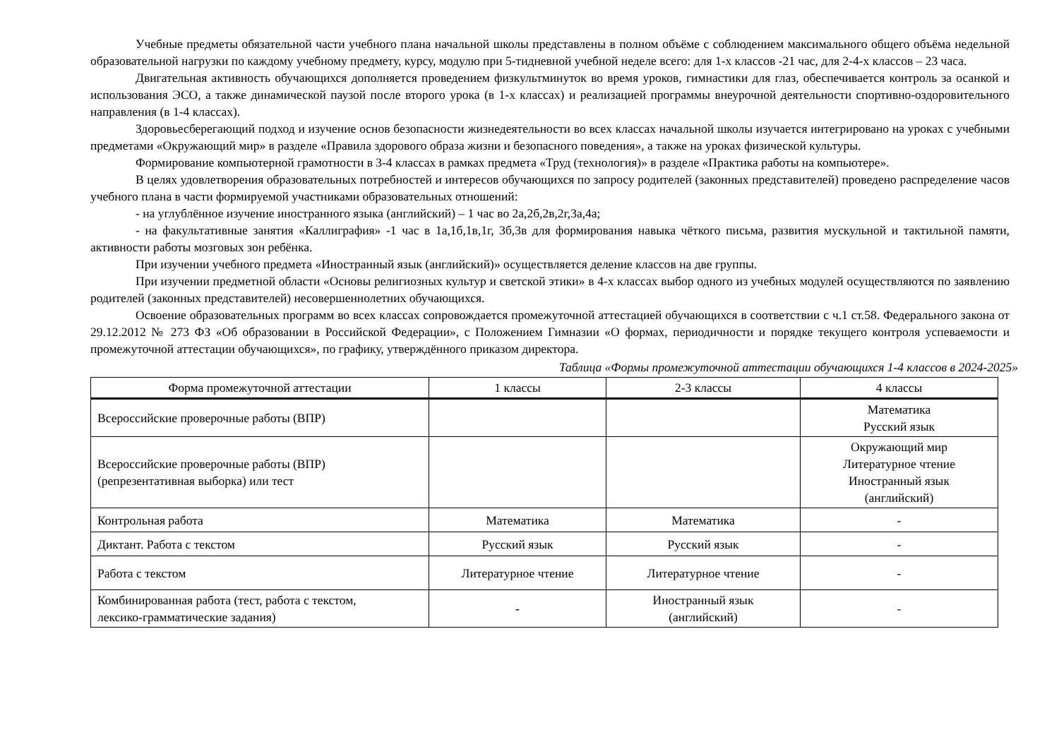Учебные предметы обязательной части учебного плана начальной школы представлены в полном объёме с соблюдением максимального общего объёма недельной образовательной нагрузки по каждому учебному предмету, курсу, модулю при 5-тидневной учебной неделе всего: для 1-х классов -21 час, для 2-4-х классов – 23 часа.
Двигательная активность обучающихся дополняется проведением физкультминуток во время уроков, гимнастики для глаз, обеспечивается контроль за осанкой и использования ЭСО, а также динамической паузой после второго урока (в 1-х классах) и реализацией программы внеурочной деятельности спортивно-оздоровительного направления (в 1-4 классах).
Здоровьесберегающий подход и изучение основ безопасности жизнедеятельности во всех классах начальной школы изучается интегрировано на уроках с учебными предметами «Окружающий мир» в разделе «Правила здорового образа жизни и безопасного поведения», а также на уроках физической культуры.
Формирование компьютерной грамотности в 3-4 классах в рамках предмета «Труд (технология)» в разделе «Практика работы на компьютере».
В целях удовлетворения образовательных потребностей и интересов обучающихся по запросу родителей (законных представителей) проведено распределение часов учебного плана в части формируемой участниками образовательных отношений:
- на углублённое изучение иностранного языка (английский) – 1 час во 2а,2б,2в,2г,3а,4а;
- на факультативные занятия «Каллиграфия» -1 час в 1а,1б,1в,1г, 3б,3в для формирования навыка чёткого письма, развития мускульной и тактильной памяти, активности работы мозговых зон ребёнка.
При изучении учебного предмета «Иностранный язык (английский)» осуществляется деление классов на две группы.
При изучении предметной области «Основы религиозных культур и светской этики» в 4-х классах выбор одного из учебных модулей осуществляются по заявлению родителей (законных представителей) несовершеннолетних обучающихся.
Освоение образовательных программ во всех классах сопровождается промежуточной аттестацией обучающихся в соответствии с ч.1 ст.58. Федерального закона от 29.12.2012 № 273 ФЗ «Об образовании в Российской Федерации», с Положением Гимназии «О формах, периодичности и порядке текущего контроля успеваемости и промежуточной аттестации обучающихся», по графику, утверждённого приказом директора.
Таблица «Формы промежуточной аттестации обучающихся 1-4 классов в 2024-2025»
| Форма промежуточной аттестации | 1 классы | 2-3 классы | 4 классы |
| --- | --- | --- | --- |
| Всероссийские проверочные работы (ВПР) | | | Математика Русский язык |
| Всероссийские проверочные работы (ВПР) (репрезентативная выборка) или тест | | | Окружающий мир Литературное чтение Иностранный язык (английский) |
| Контрольная работа | Математика | Математика | - |
| Диктант. Работа с текстом | Русский язык | Русский язык | - |
| Работа с текстом | Литературное чтение | Литературное чтение | - |
| Комбинированная работа (тест, работа с текстом, лексико-грамматические задания) | - | Иностранный язык (английский) | - |